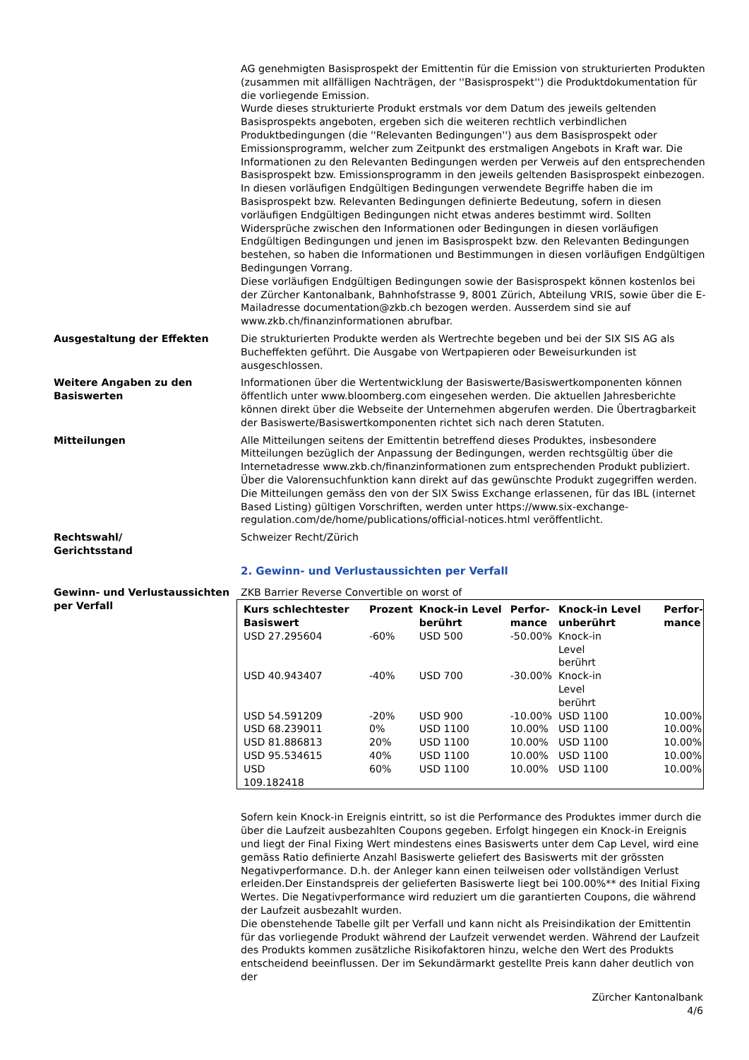AG genehmigten Basisprospekt der Emittentin für die Emission von strukturierten Produkten (zusammen mit allfälligen Nachträgen, der ''Basisprospekt'') die Produktdokumentation für die vorliegende Emission.
Wurde dieses strukturierte Produkt erstmals vor dem Datum des jeweils geltenden Basisprospekts angeboten, ergeben sich die weiteren rechtlich verbindlichen Produktbedingungen (die ''Relevanten Bedingungen'') aus dem Basisprospekt oder Emissionsprogramm, welcher zum Zeitpunkt des erstmaligen Angebots in Kraft war. Die Informationen zu den Relevanten Bedingungen werden per Verweis auf den entsprechenden Basisprospekt bzw. Emissionsprogramm in den jeweils geltenden Basisprospekt einbezogen.
In diesen vorläufigen Endgültigen Bedingungen verwendete Begriffe haben die im Basisprospekt bzw. Relevanten Bedingungen definierte Bedeutung, sofern in diesen vorläufigen Endgültigen Bedingungen nicht etwas anderes bestimmt wird. Sollten Widersprüche zwischen den Informationen oder Bedingungen in diesen vorläufigen Endgültigen Bedingungen und jenen im Basisprospekt bzw. den Relevanten Bedingungen bestehen, so haben die Informationen und Bestimmungen in diesen vorläufigen Endgültigen Bedingungen Vorrang.
Diese vorläufigen Endgültigen Bedingungen sowie der Basisprospekt können kostenlos bei der Zürcher Kantonalbank, Bahnhofstrasse 9, 8001 Zürich, Abteilung VRIS, sowie über die E-Mailadresse documentation@zkb.ch bezogen werden. Ausserdem sind sie auf www.zkb.ch/finanzinformationen abrufbar.
Ausgestaltung der Effekten Die strukturierten Produkte werden als Wertrechte begeben und bei der SIX SIS AG als Bucheffekten geführt. Die Ausgabe von Wertpapieren oder Beweisurkunden ist ausgeschlossen.
Weitere Angaben zu den Basiswerten
Informationen über die Wertentwicklung der Basiswerte/Basiswertkomponenten können öffentlich unter www.bloomberg.com eingesehen werden. Die aktuellen Jahresberichte können direkt über die Webseite der Unternehmen abgerufen werden. Die Übertragbarkeit der Basiswerte/Basiswertkomponenten richtet sich nach deren Statuten.
Mitteilungen Alle Mitteilungen seitens der Emittentin betreffend dieses Produktes, insbesondere Mitteilungen bezüglich der Anpassung der Bedingungen, werden rechtsgültig über die Internetadresse www.zkb.ch/finanzinformationen zum entsprechenden Produkt publiziert. Über die Valorensuchfunktion kann direkt auf das gewünschte Produkt zugegriffen werden. Die Mitteilungen gemäss den von der SIX Swiss Exchange erlassenen, für das IBL (internet Based Listing) gültigen Vorschriften, werden unter https://www.six-exchange-regulation.com/de/home/publications/official-notices.html veröffentlicht.
Rechtswahl/
Gerichtsstand
Schweizer Recht/Zürich
2. Gewinn- und Verlustaussichten per Verfall
Gewinn- und Verlustaussichten per Verfall
ZKB Barrier Reverse Convertible on worst of
| Kurs schlechtester Basiswert | Prozent | Knock-in Level berührt | Perfor- mance | Knock-in Level unberührt | Perfor- mance |
| --- | --- | --- | --- | --- | --- |
| USD 27.295604 | -60% | USD 500 | -50.00% | Knock-in Level berührt | |
| USD 40.943407 | -40% | USD 700 | -30.00% | Knock-in Level berührt | |
| USD 54.591209 | -20% | USD 900 | -10.00% | USD 1100 | 10.00% |
| USD 68.239011 | 0% | USD 1100 | 10.00% | USD 1100 | 10.00% |
| USD 81.886813 | 20% | USD 1100 | 10.00% | USD 1100 | 10.00% |
| USD 95.534615 | 40% | USD 1100 | 10.00% | USD 1100 | 10.00% |
| USD 109.182418 | 60% | USD 1100 | 10.00% | USD 1100 | 10.00% |
Sofern kein Knock-in Ereignis eintritt, so ist die Performance des Produktes immer durch die über die Laufzeit ausbezahlten Coupons gegeben. Erfolgt hingegen ein Knock-in Ereignis und liegt der Final Fixing Wert mindestens eines Basiswerts unter dem Cap Level, wird eine gemäss Ratio definierte Anzahl Basiswerte geliefert des Basiswerts mit der grössten Negativperformance. D.h. der Anleger kann einen teilweisen oder vollständigen Verlust erleiden.Der Einstandspreis der gelieferten Basiswerte liegt bei 100.00%** des Initial Fixing Wertes. Die Negativperformance wird reduziert um die garantierten Coupons, die während der Laufzeit ausbezahlt wurden.
Die obenstehende Tabelle gilt per Verfall und kann nicht als Preisindikation der Emittentin für das vorliegende Produkt während der Laufzeit verwendet werden. Während der Laufzeit des Produkts kommen zusätzliche Risikofaktoren hinzu, welche den Wert des Produkts entscheidend beeinflussen. Der im Sekundärmarkt gestellte Preis kann daher deutlich von der
Zürcher Kantonalbank
4/6